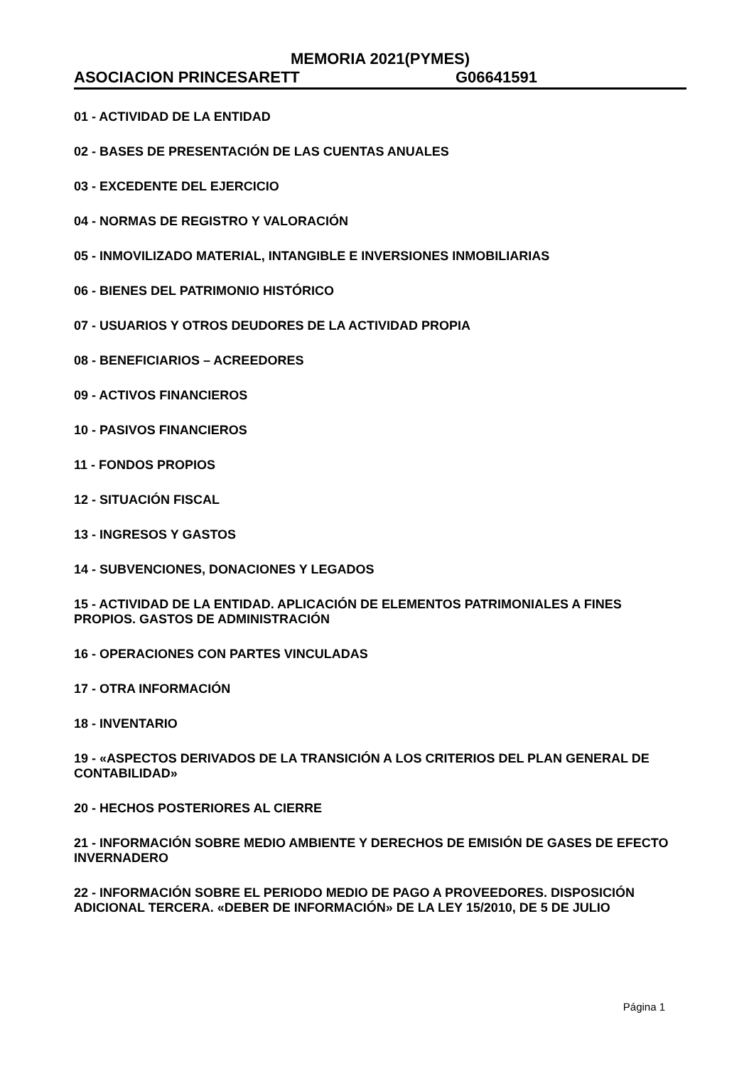MEMORIA 2021(PYMES)
ASOCIACION PRINCESARETT G06641591
01 - ACTIVIDAD DE LA ENTIDAD
02 - BASES DE PRESENTACIÓN DE LAS CUENTAS ANUALES
03 - EXCEDENTE DEL EJERCICIO
04 - NORMAS DE REGISTRO Y VALORACIÓN
05 - INMOVILIZADO MATERIAL, INTANGIBLE E INVERSIONES INMOBILIARIAS
06 - BIENES DEL PATRIMONIO HISTÓRICO
07 - USUARIOS Y OTROS DEUDORES DE LA ACTIVIDAD PROPIA
08 - BENEFICIARIOS – ACREEDORES
09 - ACTIVOS FINANCIEROS
10 - PASIVOS FINANCIEROS
11 - FONDOS PROPIOS
12 - SITUACIÓN FISCAL
13 - INGRESOS Y GASTOS
14 - SUBVENCIONES, DONACIONES Y LEGADOS
15 - ACTIVIDAD DE LA ENTIDAD. APLICACIÓN DE ELEMENTOS PATRIMONIALES A FINES PROPIOS. GASTOS DE ADMINISTRACIÓN
16 - OPERACIONES CON PARTES VINCULADAS
17 - OTRA INFORMACIÓN
18 - INVENTARIO
19 - «ASPECTOS DERIVADOS DE LA TRANSICIÓN A LOS CRITERIOS DEL PLAN GENERAL DE CONTABILIDAD»
20 - HECHOS POSTERIORES AL CIERRE
21 - INFORMACIÓN SOBRE MEDIO AMBIENTE Y DERECHOS DE EMISIÓN DE GASES DE EFECTO INVERNADERO
22 - INFORMACIÓN SOBRE EL PERIODO MEDIO DE PAGO A PROVEEDORES. DISPOSICIÓN ADICIONAL TERCERA. «DEBER DE INFORMACIÓN» DE LA LEY 15/2010, DE 5 DE JULIO
Página 1